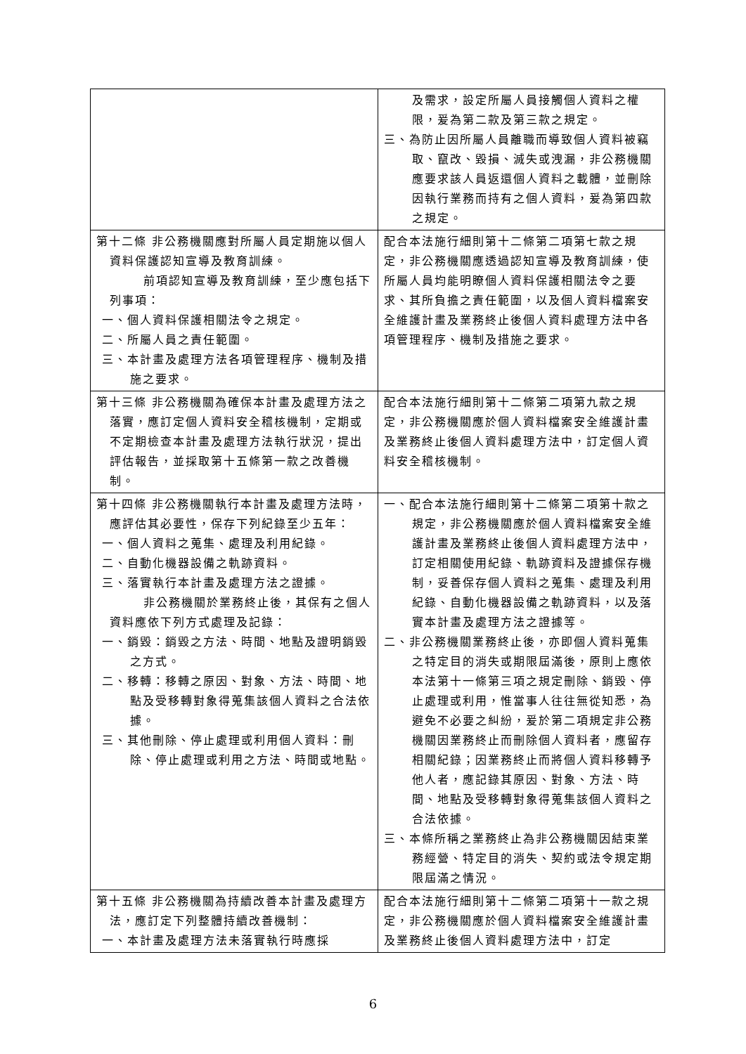| | 及需求，設定所屬人員接觸個人資料之權限，爰為第二款及第三款之規定。 三、為防止因所屬人員離職而導致個人資料被竊取、竄改、毀損、滅失或洩漏，非公務機關應要求該人員返還個人資料之載體，並刪除因執行業務而持有之個人資料，爰為第四款之規定。 |
| 第十二條 非公務機關應對所屬人員定期施以個人資料保護認知宣導及教育訓練。 前項認知宣導及教育訓練，至少應包括下列事項： 一、個人資料保護相關法令之規定。 二、所屬人員之責任範圍。 三、本計畫及處理方法各項管理程序、機制及措施之要求。 | 配合本法施行細則第十二條第二項第七款之規定，非公務機關應透過認知宣導及教育訓練，使所屬人員均能明瞭個人資料保護相關法令之要求、其所負擔之責任範圍，以及個人資料檔案安全維護計畫及業務終止後個人資料處理方法中各項管理程序、機制及措施之要求。 |
| 第十三條 非公務機關為確保本計畫及處理方法之落實，應訂定個人資料安全稽核機制，定期或不定期檢查本計畫及處理方法執行狀況，提出評估報告，並採取第十五條第一款之改善機制。 | 配合本法施行細則第十二條第二項第九款之規定，非公務機關應於個人資料檔案安全維護計畫及業務終止後個人資料處理方法中，訂定個人資料安全稽核機制。 |
| 第十四條 非公務機關執行本計畫及處理方法時，應評估其必要性，保存下列紀錄至少五年： 一、個人資料之蒐集、處理及利用紀錄。 二、自動化機器設備之軌跡資料。 三、落實執行本計畫及處理方法之證據。 非公務機關於業務終止後，其保有之個人資料應依下列方式處理及記錄： 一、銷毀：銷毀之方法、時間、地點及證明銷毀之方式。 二、移轉：移轉之原因、對象、方法、時間、地點及受移轉對象得蒐集該個人資料之合法依據。 三、其他刪除、停止處理或利用個人資料：刪除、停止處理或利用之方法、時間或地點。 | 一、配合本法施行細則第十二條第二項第十款之規定，非公務機關應於個人資料檔案安全維護計畫及業務終止後個人資料處理方法中，訂定相關使用紀錄、軌跡資料及證據保存機制，妥善保存個人資料之蒐集、處理及利用紀錄、自動化機器設備之軌跡資料，以及落實本計畫及處理方法之證據等。 二、非公務機關業務終止後，亦即個人資料蒐集之特定目的消失或期限屆滿後，原則上應依本法第十一條第三項之規定刪除、銷毀、停止處理或利用，惟當事人往往無從知悉，為避免不必要之糾紛，爰於第二項規定非公務機關因業務終止而刪除個人資料者，應留存相關紀錄；因業務終止而將個人資料移轉予他人者，應記錄其原因、對象、方法、時間、地點及受移轉對象得蒐集該個人資料之合法依據。 三、本條所稱之業務終止為非公務機關因結束業務經營、特定目的消失、契約或法令規定期限屆滿之情況。 |
| 第十五條 非公務機關為持續改善本計畫及處理方法，應訂定下列整體持續改善機制： 一、本計畫及處理方法未落實執行時應採 | 配合本法施行細則第十二條第二項第十一款之規定，非公務機關應於個人資料檔案安全維護計畫及業務終止後個人資料處理方法中，訂定 |
6